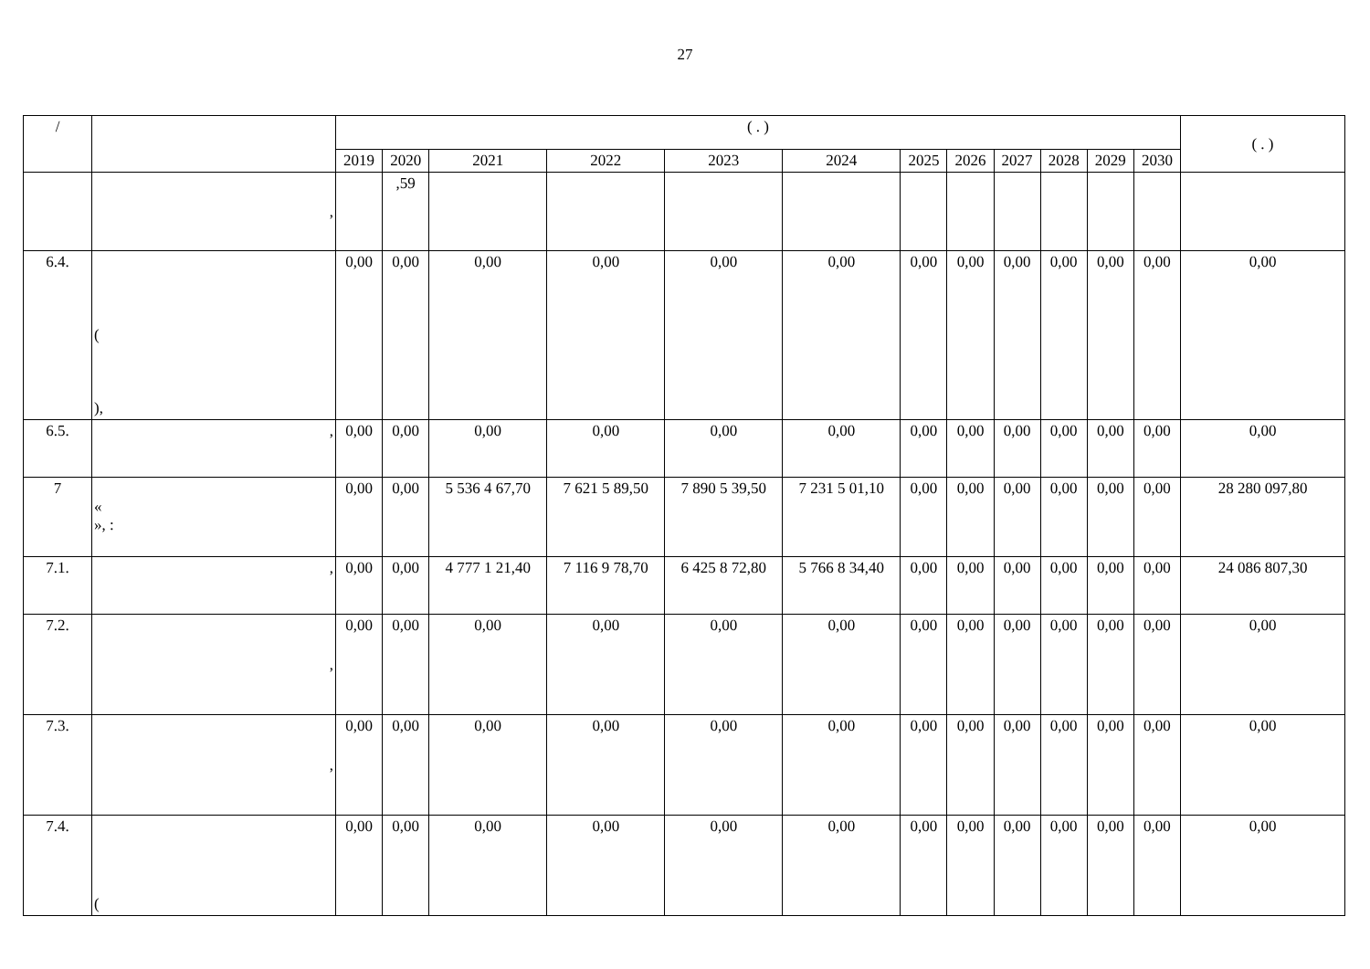27
| / | | ( . ) | | | | | | | | | | | | ( . ) |
| --- | --- | --- | --- | --- | --- | --- | --- | --- | --- | --- | --- | --- | --- | --- |
| | | 2019 | 2020 | 2021 | 2022 | 2023 | 2024 | 2025 | 2026 | 2027 | 2028 | 2029 | 2030 | |
| | , | | ,59 | | | | | | | | | | | |
| 6.4. | ( ), | 0,00 | 0,00 | 0,00 | 0,00 | 0,00 | 0,00 | 0,00 | 0,00 | 0,00 | 0,00 | 0,00 | 0,00 | 0,00 |
| 6.5. | , | 0,00 | 0,00 | 0,00 | 0,00 | 0,00 | 0,00 | 0,00 | 0,00 | 0,00 | 0,00 | 0,00 | 0,00 | 0,00 |
| 7 | « », : | 0,00 | 0,00 | 5 536 4 67,70 | 7 621 5 89,50 | 7 890 5 39,50 | 7 231 5 01,10 | 0,00 | 0,00 | 0,00 | 0,00 | 0,00 | 0,00 | 28 280 097,80 |
| 7.1. | , | 0,00 | 0,00 | 4 777 1 21,40 | 7 116 9 78,70 | 6 425 8 72,80 | 5 766 8 34,40 | 0,00 | 0,00 | 0,00 | 0,00 | 0,00 | 0,00 | 24 086 807,30 |
| 7.2. | , | 0,00 | 0,00 | 0,00 | 0,00 | 0,00 | 0,00 | 0,00 | 0,00 | 0,00 | 0,00 | 0,00 | 0,00 | 0,00 |
| 7.3. | , | 0,00 | 0,00 | 0,00 | 0,00 | 0,00 | 0,00 | 0,00 | 0,00 | 0,00 | 0,00 | 0,00 | 0,00 | 0,00 |
| 7.4. | ( | 0,00 | 0,00 | 0,00 | 0,00 | 0,00 | 0,00 | 0,00 | 0,00 | 0,00 | 0,00 | 0,00 | 0,00 | 0,00 |